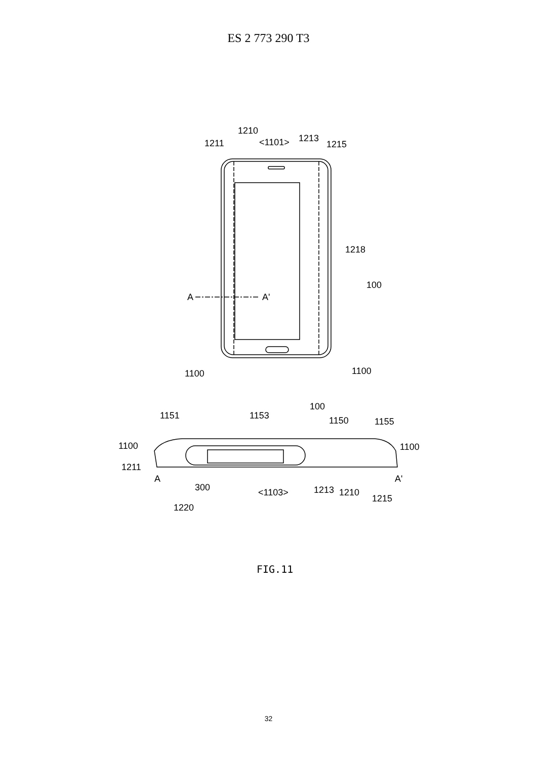ES 2 773 290 T3
1210
1211
<1101>
1213
1215
1218
100
A
A'
1100
1100
100
1151
1153
1150
1155
1100
1100
1211
A
300
<1103>
1213
1210
A'
1215
1220
FIG.11
32